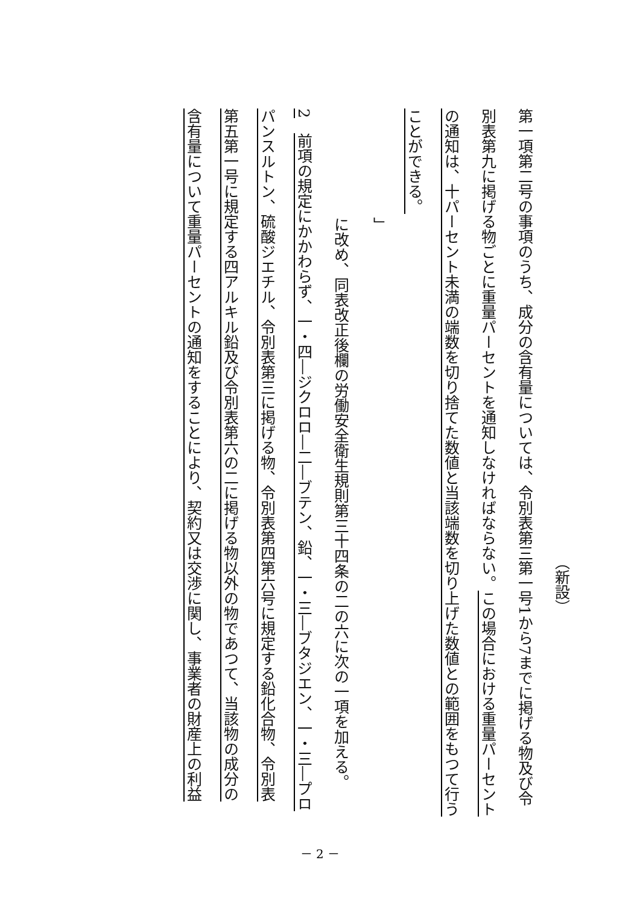（新設）
第一項第二号の事項のうち、成分の含有量については、令別表第三第一号1から7までに掲げる物及び令
別表第九に掲げる物ごとに重量パーセントを通知しなければならない。この場合における重量パーセント
の通知は、十パーセント未満の端数を切り捨てた数値と当該端数を切り上げた数値との範囲をもつて行う
ことができる。
」
に改め、同表改正後欄の労働安全衛生規則第三十四条の二の六に次の一項を加える。
2　前項の規定にかかわらず、一・四―ジクロロ―二―ブテン、鉛、一・三―ブタジエン、一・三―プロ
パンスルトン、硫酸ジエチル、令別表第三に掲げる物、令別表第四第六号に規定する鉛化合物、令別表
第五第一号に規定する四アルキル鉛及び令別表第六の二に掲げる物以外の物であつて、当該物の成分の
含有量について重量パーセントの通知をすることにより、契約又は交渉に関し、事業者の財産上の利益
－ 2 －